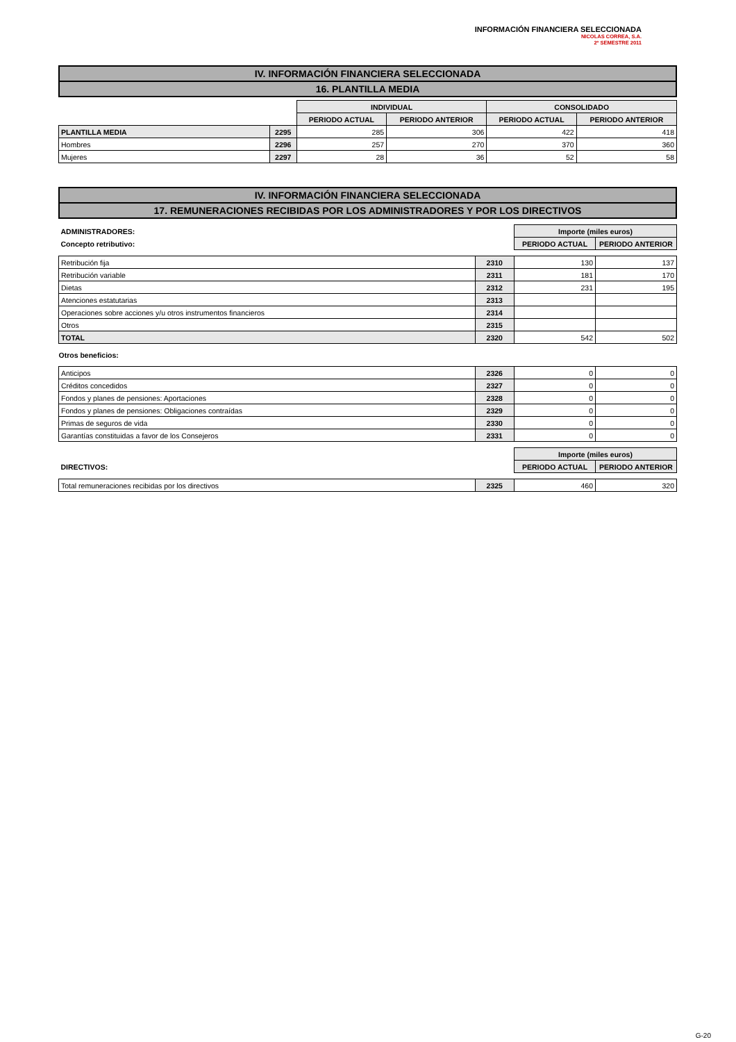INFORMACIÓN FINANCIERA SELECCIONADA
NICOLAS CORREA, S.A.
2º SEMESTRE 2011
IV. INFORMACIÓN FINANCIERA SELECCIONADA
16. PLANTILLA MEDIA
| | | INDIVIDUAL | | CONSOLIDADO | |
| | | PERIODO ACTUAL | PERIODO ANTERIOR | PERIODO ACTUAL | PERIODO ANTERIOR |
| PLANTILLA MEDIA | 2295 | 285 | 306 | 422 | 418 |
| Hombres | 2296 | 257 | 270 | 370 | 360 |
| Mujeres | 2297 | 28 | 36 | 52 | 58 |
IV. INFORMACIÓN FINANCIERA SELECCIONADA
17. REMUNERACIONES RECIBIDAS POR LOS ADMINISTRADORES Y POR LOS DIRECTIVOS
| ADMINISTRADORES: | | Importe (miles euros) | |
| Concepto retributivo: | | PERIODO ACTUAL | PERIODO ANTERIOR |
| Retribución fija | 2310 | 130 | 137 |
| Retribución variable | 2311 | 181 | 170 |
| Dietas | 2312 | 231 | 195 |
| Atenciones estatutarias | 2313 | | |
| Operaciones sobre acciones y/u otros instrumentos financieros | 2314 | | |
| Otros | 2315 | | |
| TOTAL | 2320 | 542 | 502 |
| Otros beneficios: | | | |
| Anticipos | 2326 | 0 | 0 |
| Créditos concedidos | 2327 | 0 | 0 |
| Fondos y planes de pensiones: Aportaciones | 2328 | 0 | 0 |
| Fondos y planes de pensiones: Obligaciones contraídas | 2329 | 0 | 0 |
| Primas de seguros de vida | 2330 | 0 | 0 |
| Garantías constituidas a favor de los Consejeros | 2331 | 0 | 0 |
| | | Importe (miles euros) | |
| DIRECTIVOS: | | PERIODO ACTUAL | PERIODO ANTERIOR |
| Total remuneraciones recibidas por los directivos | 2325 | 460 | 320 |
G-20